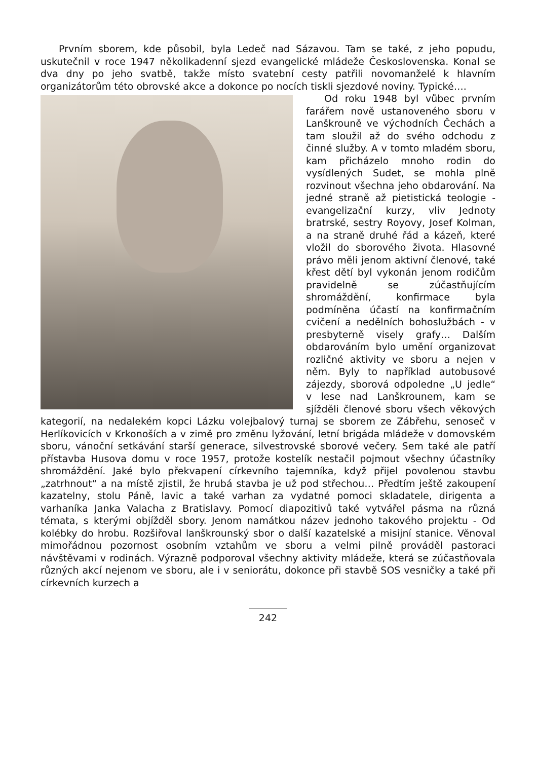Prvním sborem, kde působil, byla Ledeč nad Sázavou. Tam se také, z jeho popudu, uskutečnil v roce 1947 několikadenní sjezd evangelické mládeže Československa. Konal se dva dny po jeho svatbě, takže místo svatební cesty patřili novomanželé k hlavním organizátorům této obrovské akce a dokonce po nocích tiskli sjezdové noviny. Typické….
Od roku 1948 byl vůbec prvním farářem nově ustanoveného sboru v Lanškrouně ve východních Čechách a tam sloužil až do svého odchodu z činné služby. A v tomto mladém sboru, kam přicházelo mnoho rodin do vysídlených Sudet, se mohla plně rozvinout všechna jeho obdarování. Na jedné straně až pietistická teologie - evangelizační kurzy, vliv Jednoty bratrské, sestry Royovy, Josef Kolman, a na straně druhé řád a kázeň, které vložil do sborového života. Hlasovné právo měli jenom aktivní členové, také křest dětí byl vykonán jenom rodičům pravidelně se zúčastňujícím shromáždění, konfirmace byla podmíněna účastí na konfirmačním cvičení a nedělních bohoslužbách - v presbyterně visely grafy… Dalším obdarováním bylo umění organizovat rozličné aktivity ve sboru a nejen v něm. Byly to například autobusové zájezdy, sborová odpoledne „U jedle“ v lese nad Lanškrounem, kam se sjížděli členové sboru všech věkových kategorií, na nedalekém kopci Lázku volejbalový turnaj se sborem ze Zábřehu, senoseč v Herlíkovicích v Krkonoších a v zimě pro změnu lyžování, letní brigáda mládeže v domovském sboru, vánoční setkávání starší generace, silvestrovské sborové večery. Sem také ale patří přístavba Husova domu v roce 1957, protože kostelík nestačil pojmout všechny účastníky shromáždění. Jaké bylo překvapení církevního tajemníka, když přijel povolenou stavbu „zatrhnout“ a na místě zjistil, že hrubá stavba je už pod střechou… Předtím ještě zakoupení kazatelny, stolu Páně, lavic a také varhan za vydatné pomoci skladatele, dirigenta a varhaníka Janka Valacha z Bratislavy. Pomocí diapozitivů také vytvářel pásma na různá témata, s kterými objížděl sbory. Jenom namátkou název jednoho takového projektu - Od kolébky do hrobu. Rozšiřoval lanškrounský sbor o další kazatelské a misijní stanice. Věnoval mimořádnou pozornost osobním vztahům ve sboru a velmi pilně prováděl pastoraci návštěvami v rodinách. Výrazně podporoval všechny aktivity mládeže, která se zúčastňovala různých akcí nejenom ve sboru, ale i v seniorátu, dokonce při stavbě SOS vesničky a také při církevních kurzech a
242